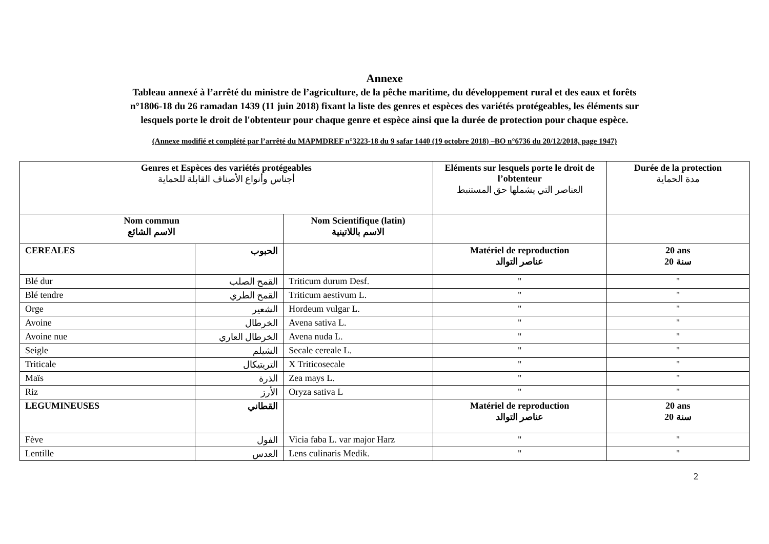Annexe
Tableau annexé à l’arrêté du ministre de l’agriculture, de la pêche maritime, du développement rural et des eaux et forêts
n°1806-18 du 26 ramadan 1439 (11 juin 2018) fixant la liste des genres et espèces des variétés protégeables, les éléments sur
lesquels porte le droit de l'obtenteur pour chaque genre et espèce ainsi que la durée de protection pour chaque espèce.
(Annexe modifié et complété par l’arrêté du MAPMDREF n°3223-18 du 9 safar 1440 (19 octobre 2018) –BO n°6736 du 20/12/2018, page 1947)
| Genres et Espèces des variétés protégeables أجناس وأنواع الأصناف القابلة للحماية | | | Eléments sur lesquels porte le droit de l’obtenteur العناصر التي يشملها حق المستنبط | Durée de la protection مدة الحماية |
| --- | --- | --- | --- | --- |
| Nom commun الاسم الشائع | | Nom Scientifique (latin) الاسم باللاتينية | | |
| CEREALES | الحبوب | | Matériel de reproduction عناصر التوالد | 20 ans 20 سنة |
| Blé dur | القمح الصلب | Triticum durum Desf. | " | " |
| Blé tendre | القمح الطري | Triticum aestivum L. | " | " |
| Orge | الشعير | Hordeum vulgar L. | " | " |
| Avoine | الخرطال | Avena sativa L. | " | " |
| Avoine nue | الخرطال العاري | Avena nuda L. | " | " |
| Seigle | الشيلم | Secale cereale L. | " | " |
| Triticale | التريتيكال | X Triticosecale | " | " |
| Maïs | الذرة | Zea mays L. | " | " |
| Riz | الأرز | Oryza sativa L | " | " |
| LEGUMINEUSES | القطاني | | Matériel de reproduction عناصر التوالد | 20 ans 20 سنة |
| Fève | الفول | Vicia faba L. var major Harz | " | " |
| Lentille | العدس | Lens culinaris Medik. | " | " |
2